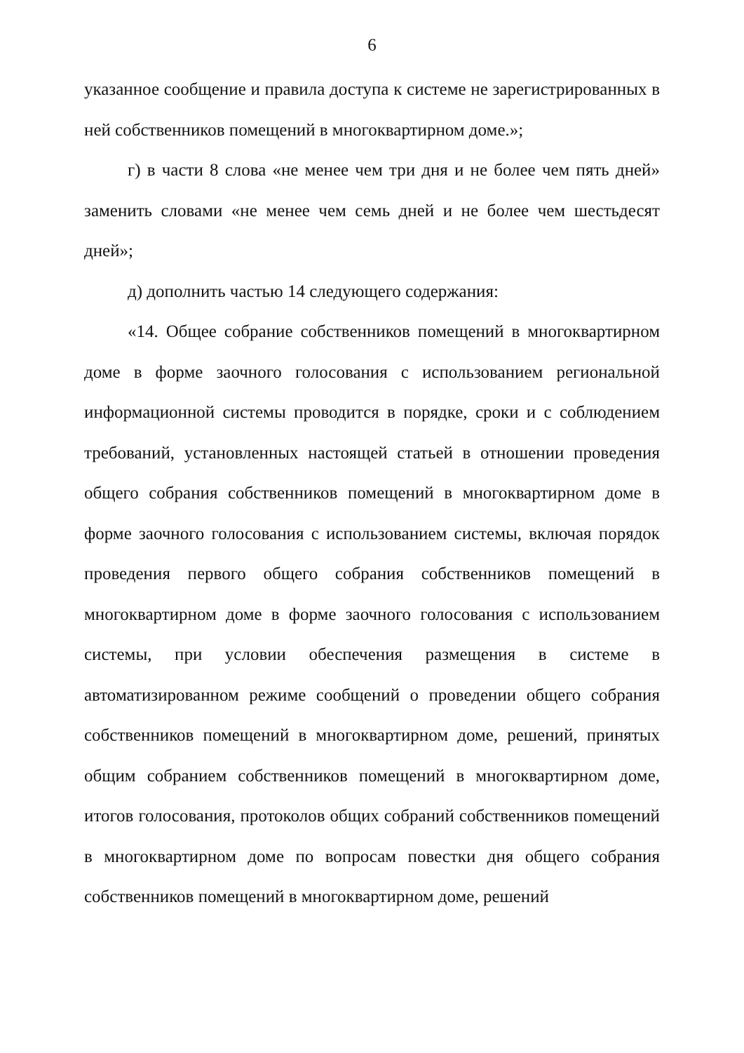6
указанное сообщение и правила доступа к системе не зарегистрированных в ней собственников помещений в многоквартирном доме.»;
г) в части 8 слова «не менее чем три дня и не более чем пять дней» заменить словами «не менее чем семь дней и не более чем шестьдесят дней»;
д) дополнить частью 14 следующего содержания:
«14. Общее собрание собственников помещений в многоквартирном доме в форме заочного голосования с использованием региональной информационной системы проводится в порядке, сроки и с соблюдением требований, установленных настоящей статьей в отношении проведения общего собрания собственников помещений в многоквартирном доме в форме заочного голосования с использованием системы, включая порядок проведения первого общего собрания собственников помещений в многоквартирном доме в форме заочного голосования с использованием системы, при условии обеспечения размещения в системе в автоматизированном режиме сообщений о проведении общего собрания собственников помещений в многоквартирном доме, решений, принятых общим собранием собственников помещений в многоквартирном доме, итогов голосования, протоколов общих собраний собственников помещений в многоквартирном доме по вопросам повестки дня общего собрания собственников помещений в многоквартирном доме, решений